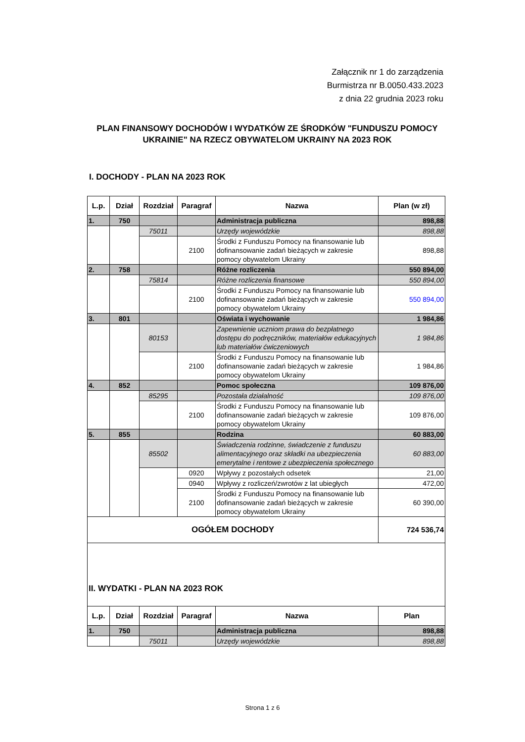Załącznik nr 1 do zarządzenia
Burmistrza nr B.0050.433.2023
z dnia 22 grudnia 2023 roku
PLAN FINANSOWY DOCHODÓW I WYDATKÓW ZE ŚRODKÓW "FUNDUSZU POMOCY UKRAINIE" NA RZECZ OBYWATELOM UKRAINY NA 2023 ROK
I. DOCHODY - PLAN NA 2023 ROK
| L.p. | Dział | Rozdział | Paragraf | Nazwa | Plan (w zł) |
| --- | --- | --- | --- | --- | --- |
| 1. | 750 | | | Administracja publiczna | 898,88 |
| | | 75011 | | Urzędy wojewódzkie | 898,88 |
| | | | 2100 | Środki z Funduszu Pomocy na finansowanie lub dofinansowanie zadań bieżących w zakresie pomocy obywatelom Ukrainy | 898,88 |
| 2. | 758 | | | Różne rozliczenia | 550 894,00 |
| | | 75814 | | Różne rozliczenia finansowe | 550 894,00 |
| | | | 2100 | Środki z Funduszu Pomocy na finansowanie lub dofinansowanie zadań bieżących w zakresie pomocy obywatelom Ukrainy | 550 894,00 |
| 3. | 801 | | | Oświata i wychowanie | 1 984,86 |
| | | 80153 | | Zapewnienie uczniom prawa do bezpłatnego dostępu do podręczników, materiałów edukacyjnych lub materiałów ćwiczeniowych | 1 984,86 |
| | | | 2100 | Środki z Funduszu Pomocy na finansowanie lub dofinansowanie zadań bieżących w zakresie pomocy obywatelom Ukrainy | 1 984,86 |
| 4. | 852 | | | Pomoc społeczna | 109 876,00 |
| | | 85295 | | Pozostała działalność | 109 876,00 |
| | | | 2100 | Środki z Funduszu Pomocy na finansowanie lub dofinansowanie zadań bieżących w zakresie pomocy obywatelom Ukrainy | 109 876,00 |
| 5. | 855 | | | Rodzina | 60 883,00 |
| | | 85502 | | Świadczenia rodzinne, świadczenie z funduszu alimentacyjnego oraz składki na ubezpieczenia emerytalne i rentowe z ubezpieczenia społecznego | 60 883,00 |
| | | | 0920 | Wpływy z pozostałych odsetek | 21,00 |
| | | | 0940 | Wpływy z rozliczeń/zwrotów z lat ubiegłych | 472,00 |
| | | | 2100 | Środki z Funduszu Pomocy na finansowanie lub dofinansowanie zadań bieżących w zakresie pomocy obywatelom Ukrainy | 60 390,00 |
| OGÓŁEM DOCHODY | | | | | 724 536,74 |
| II. WYDATKI - PLAN NA 2023 ROK | | | | | |
| L.p. | Dział | Rozdział | Paragraf | Nazwa | Plan |
| 1. | 750 | | | Administracja publiczna | 898,88 |
| | | 75011 | | Urzędy wojewódzkie | 898,88 |
Strona 1 z 6